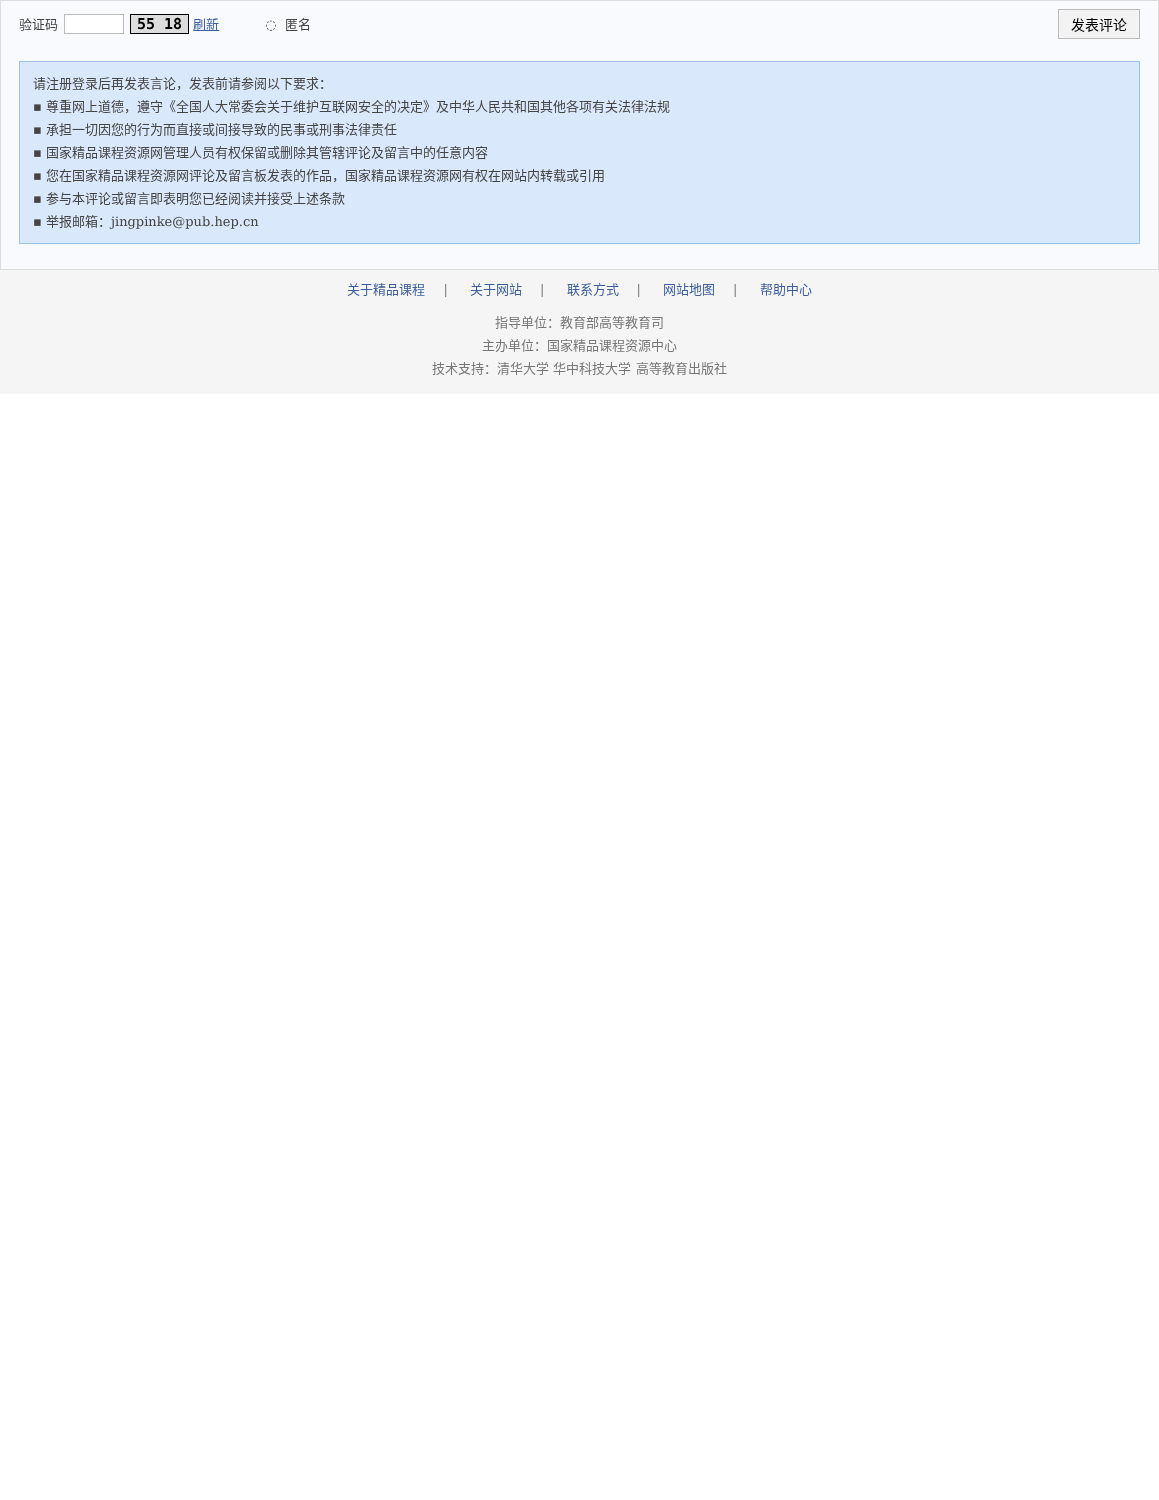验证码 55 18 刷新 ◌ 匿名 发表评论
请注册登录后再发表言论，发表前请参阅以下要求：
▪ 尊重网上道德，遵守《全国人大常委会关于维护互联网安全的决定》及中华人民共和国其他各项有关法律法规
▪ 承担一切因您的行为而直接或间接导致的民事或刑事法律责任
▪ 国家精品课程资源网管理人员有权保留或删除其管辖评论及留言中的任意内容
▪ 您在国家精品课程资源网评论及留言板发表的作品，国家精品课程资源网有权在网站内转载或引用
▪ 参与本评论或留言即表明您已经阅读并接受上述条款
▪ 举报邮箱：jingpinke@pub.hep.cn
关于精品课程 | 关于网站 | 联系方式 | 网站地图 | 帮助中心
指导单位：教育部高等教育司
主办单位：国家精品课程资源中心
技术支持：清华大学 华中科技大学 高等教育出版社